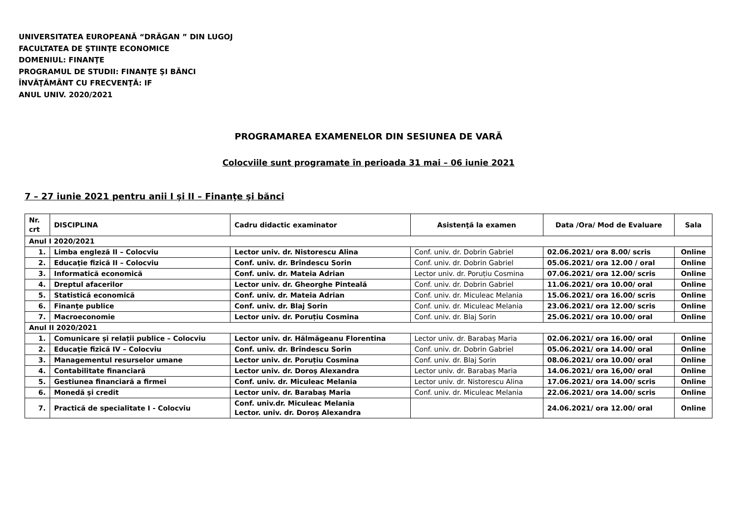UNIVERSITATEA EUROPEANĂ “DRĂGAN ” DIN LUGOJ
FACULTATEA DE ŞTIINŢE ECONOMICE
DOMENIUL: FINANŢE
PROGRAMUL DE STUDII: FINANŢE ŞI BĂNCI
ÎNVĂŢĂMÂNT CU FRECVENŢĂ: IF
ANUL UNIV. 2020/2021
PROGRAMAREA EXAMENELOR DIN SESIUNEA DE VARĂ
Colocviile sunt programate în perioada 31 mai – 06 iunie 2021
7 – 27 iunie 2021 pentru anii I şi II – Finanţe şi bănci
| Nr. crt | DISCIPLINA | Cadru didactic examinator | Asistenţă la examen | Data /Ora/ Mod de Evaluare | Sala |
| --- | --- | --- | --- | --- | --- |
| Anul I 2020/2021 | | | | | |
| 1. | Limba engleză II – Colocviu | Lector univ. dr. Nistorescu Alina | Conf. univ. dr. Dobrin Gabriel | 02.06.2021/ ora 8.00/ scris | Online |
| 2. | Educaţie fizică II – Colocviu | Conf. univ. dr. Brîndescu Sorin | Conf. univ. dr. Dobrin Gabriel | 05.06.2021/ ora 12.00 / oral | Online |
| 3. | Informatică economică | Conf. univ. dr. Mateia Adrian | Lector univ. dr. Poruțiu Cosmina | 07.06.2021/ ora 12.00/ scris | Online |
| 4. | Dreptul afacerilor | Lector univ. dr. Gheorghe Pinteală | Conf. univ. dr. Dobrin Gabriel | 11.06.2021/ ora 10.00/ oral | Online |
| 5. | Statistică economică | Conf. univ. dr. Mateia Adrian | Conf. univ. dr. Miculeac Melania | 15.06.2021/ ora 16.00/ scris | Online |
| 6. | Finanţe publice | Conf. univ. dr. Blaj Sorin | Conf. univ. dr. Miculeac Melania | 23.06.2021/ ora 12.00/ scris | Online |
| 7. | Macroeconomie | Lector univ. dr. Poruțiu Cosmina | Conf. univ. dr. Blaj Sorin | 25.06.2021/ ora 10.00/ oral | Online |
| Anul II 2020/2021 | | | | | |
| 1. | Comunicare și relații publice – Colocviu | Lector univ. dr. Hălmăgeanu Florentina | Lector univ. dr. Barabaș Maria | 02.06.2021/ ora 16.00/ oral | Online |
| 2. | Educaţie fizică IV – Colocviu | Conf. univ. dr. Brîndescu Sorin | Conf. univ. dr. Dobrin Gabriel | 05.06.2021/ ora 14.00/ oral | Online |
| 3. | Managementul resurselor umane | Lector univ. dr. Poruțiu Cosmina | Conf. univ. dr. Blaj Sorin | 08.06.2021/ ora 10.00/ oral | Online |
| 4. | Contabilitate financiară | Lector univ. dr. Doroş Alexandra | Lector univ. dr. Barabaș Maria | 14.06.2021/ ora 16,00/ oral | Online |
| 5. | Gestiunea financiară a firmei | Conf. univ. dr. Miculeac Melania | Lector univ. dr. Nistorescu Alina | 17.06.2021/ ora 14.00/ scris | Online |
| 6. | Monedă şi credit | Lector univ. dr. Barabaş Maria | Conf. univ. dr. Miculeac Melania | 22.06.2021/ ora 14.00/ scris | Online |
| 7. | Practică de specialitate I - Colocviu | Conf. univ.dr. Miculeac Melania Lector. univ. dr. Doroș Alexandra | | 24.06.2021/ ora 12.00/ oral | Online |